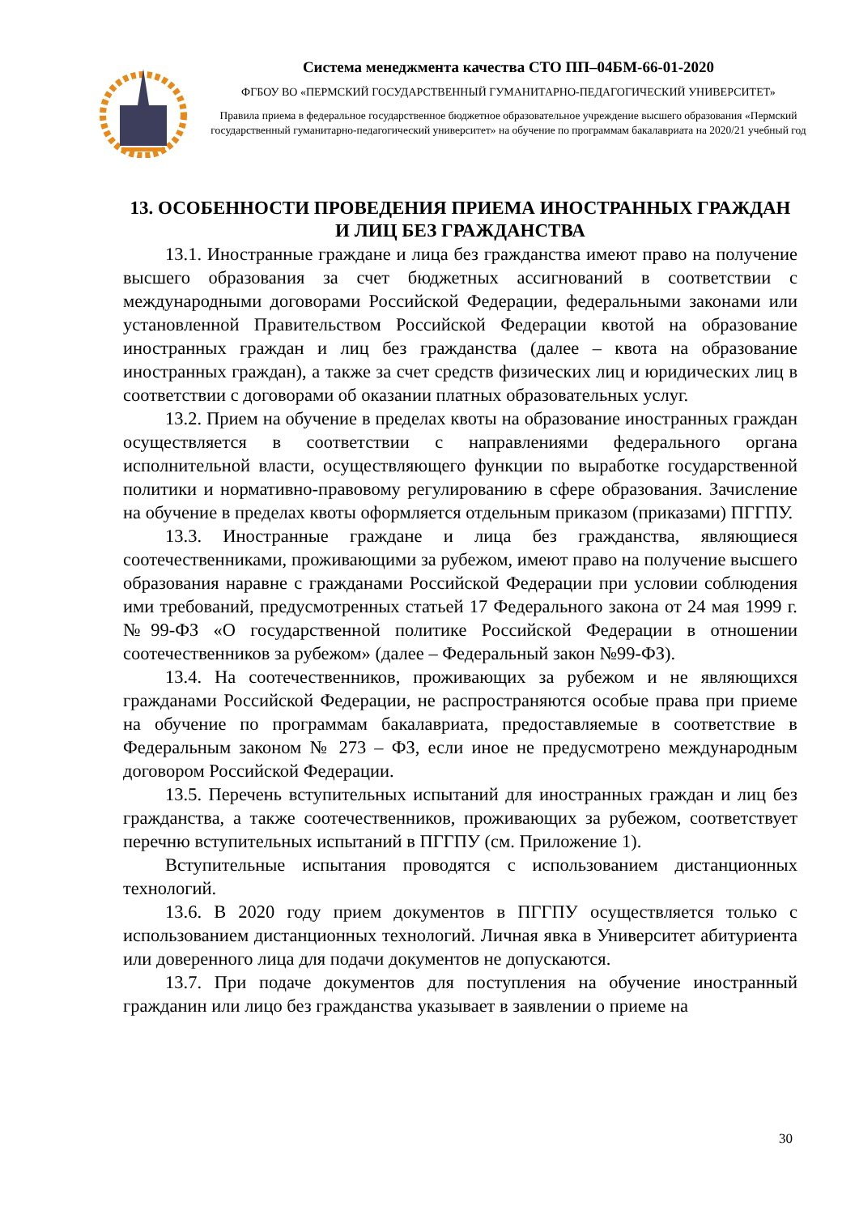Система менеджмента качества СТО ПП–04БМ-66-01-2020
ФГБОУ ВО «ПЕРМСКИЙ ГОСУДАРСТВЕННЫЙ ГУМАНИТАРНО-ПЕДАГОГИЧЕСКИЙ УНИВЕРСИТЕТ»
Правила приема в федеральное государственное бюджетное образовательное учреждение высшего образования «Пермский государственный гуманитарно-педагогический университет» на обучение по программам бакалавриата на 2020/21 учебный год
13. ОСОБЕННОСТИ ПРОВЕДЕНИЯ ПРИЕМА ИНОСТРАННЫХ ГРАЖДАН И ЛИЦ БЕЗ ГРАЖДАНСТВА
13.1. Иностранные граждане и лица без гражданства имеют право на получение высшего образования за счет бюджетных ассигнований в соответствии с международными договорами Российской Федерации, федеральными законами или установленной Правительством Российской Федерации квотой на образование иностранных граждан и лиц без гражданства (далее – квота на образование иностранных граждан), а также за счет средств физических лиц и юридических лиц в соответствии с договорами об оказании платных образовательных услуг.
13.2. Прием на обучение в пределах квоты на образование иностранных граждан осуществляется в соответствии с направлениями федерального органа исполнительной власти, осуществляющего функции по выработке государственной политики и нормативно-правовому регулированию в сфере образования. Зачисление на обучение в пределах квоты оформляется отдельным приказом (приказами) ПГГПУ.
13.3. Иностранные граждане и лица без гражданства, являющиеся соотечественниками, проживающими за рубежом, имеют право на получение высшего образования наравне с гражданами Российской Федерации при условии соблюдения ими требований, предусмотренных статьей 17 Федерального закона от 24 мая 1999 г. №99-ФЗ «О государственной политике Российской Федерации в отношении соотечественников за рубежом» (далее – Федеральный закон №99-ФЗ).
13.4. На соотечественников, проживающих за рубежом и не являющихся гражданами Российской Федерации, не распространяются особые права при приеме на обучение по программам бакалавриата, предоставляемые в соответствие в Федеральным законом № 273 – ФЗ, если иное не предусмотрено международным договором Российской Федерации.
13.5. Перечень вступительных испытаний для иностранных граждан и лиц без гражданства, а также соотечественников, проживающих за рубежом, соответствует перечню вступительных испытаний в ПГГПУ (см. Приложение 1).
Вступительные испытания проводятся с использованием дистанционных технологий.
13.6. В 2020 году прием документов в ПГГПУ осуществляется только с использованием дистанционных технологий. Личная явка в Университет абитуриента или доверенного лица для подачи документов не допускаются.
13.7. При подаче документов для поступления на обучение иностранный гражданин или лицо без гражданства указывает в заявлении о приеме на
30